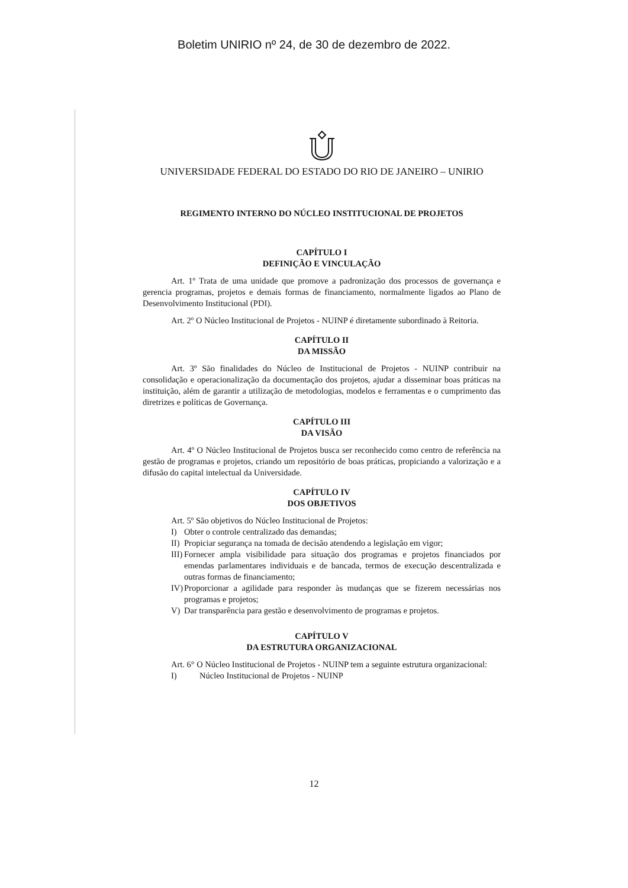Boletim UNIRIO nº 24, de 30 de dezembro de 2022.
UNIVERSIDADE FEDERAL DO ESTADO DO RIO DE JANEIRO – UNIRIO
REGIMENTO INTERNO DO NÚCLEO INSTITUCIONAL DE PROJETOS
CAPÍTULO I
DEFINIÇÃO E VINCULAÇÃO
Art. 1º Trata de uma unidade que promove a padronização dos processos de governança e gerencia programas, projetos e demais formas de financiamento, normalmente ligados ao Plano de Desenvolvimento Institucional (PDI).
Art. 2º O Núcleo Institucional de Projetos - NUINP é diretamente subordinado à Reitoria.
CAPÍTULO II
DA MISSÃO
Art. 3º São finalidades do Núcleo de Institucional de Projetos - NUINP contribuir na consolidação e operacionalização da documentação dos projetos, ajudar a disseminar boas práticas na instituição, além de garantir a utilização de metodologias, modelos e ferramentas e o cumprimento das diretrizes e políticas de Governança.
CAPÍTULO III
DA VISÃO
Art. 4º O Núcleo Institucional de Projetos busca ser reconhecido como centro de referência na gestão de programas e projetos, criando um repositório de boas práticas, propiciando a valorização e a difusão do capital intelectual da Universidade.
CAPÍTULO IV
DOS OBJETIVOS
Art. 5º São objetivos do Núcleo Institucional de Projetos:
I) Obter o controle centralizado das demandas;
II) Propiciar segurança na tomada de decisão atendendo a legislação em vigor;
III) Fornecer ampla visibilidade para situação dos programas e projetos financiados por emendas parlamentares individuais e de bancada, termos de execução descentralizada e outras formas de financiamento;
IV) Proporcionar a agilidade para responder às mudanças que se fizerem necessárias nos programas e projetos;
V) Dar transparência para gestão e desenvolvimento de programas e projetos.
CAPÍTULO V
DA ESTRUTURA ORGANIZACIONAL
Art. 6° O Núcleo Institucional de Projetos - NUINP tem a seguinte estrutura organizacional:
I) Núcleo Institucional de Projetos - NUINP
12